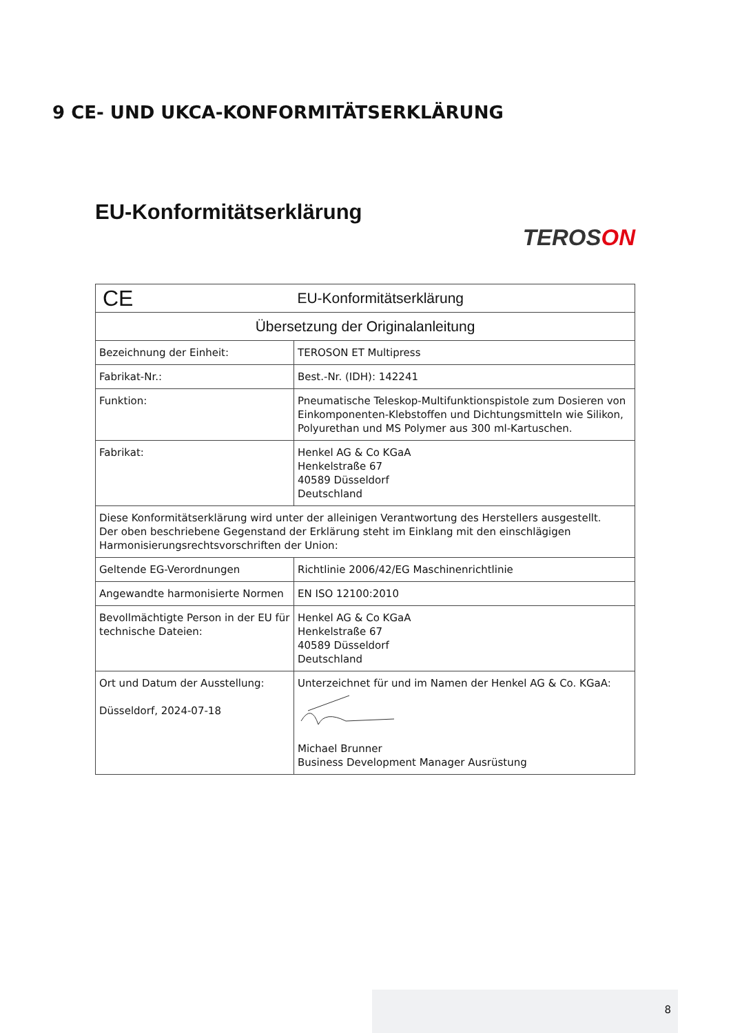9 CE- UND UKCA-KONFORMITÄTSERKLÄRUNG
EU-Konformitätserklärung
TEROSON
| CE EU-Konformitätserklärung | |
| Übersetzung der Originalanleitung | |
| Bezeichnung der Einheit: | TEROSON ET Multipress |
| Fabrikat-Nr.: | Best.-Nr. (IDH): 142241 |
| Funktion: | Pneumatische Teleskop-Multifunktionspistole zum Dosieren von Einkomponenten-Klebstoffen und Dichtungsmitteln wie Silikon, Polyurethan und MS Polymer aus 300 ml-Kartuschen. |
| Fabrikat: | Henkel AG & Co KGaA Henkelstraße 67 40589 Düsseldorf Deutschland |
| Diese Konformitätserklärung wird unter der alleinigen Verantwortung des Herstellers ausgestellt. Der oben beschriebene Gegenstand der Erklärung steht im Einklang mit den einschlägigen Harmonisierungsrechtsvorschriften der Union: | |
| Geltende EG-Verordnungen | Richtlinie 2006/42/EG Maschinenrichtlinie |
| Angewandte harmonisierte Normen | EN ISO 12100:2010 |
| Bevollmächtigte Person in der EU für technische Dateien: | Henkel AG & Co KGaA Henkelstraße 67 40589 Düsseldorf Deutschland |
| Ort und Datum der Ausstellung: Düsseldorf, 2024-07-18 | Unterzeichnet für und im Namen der Henkel AG & Co. KGaA: Michael Brunner Business Development Manager Ausrüstung |
8